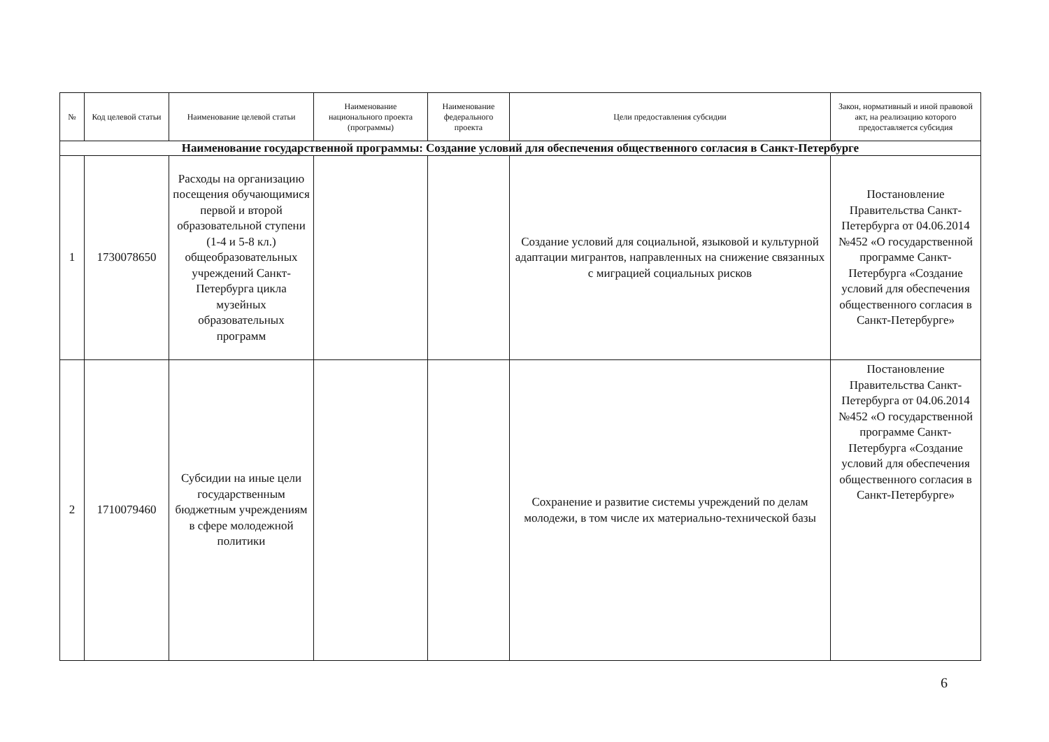| № | Код целевой статьи | Наименование целевой статьи | Наименование национального проекта (программы) | Наименование федерального проекта | Цели предоставления субсидии | Закон, нормативный и иной правовой акт, на реализацию которого предоставляется субсидия |
| --- | --- | --- | --- | --- | --- | --- |
| Наименование государственной программы: Создание условий для обеспечения общественного согласия в Санкт-Петербурге | | | | | | |
| 1 | 1730078650 | Расходы на организацию посещения обучающимися первой и второй образовательной ступени (1-4 и 5-8 кл.) общеобразовательных учреждений Санкт-Петербурга цикла музейных образовательных программ | | | Создание условий для социальной, языковой и культурной адаптации мигрантов, направленных на снижение связанных с миграцией социальных рисков | Постановление Правительства Санкт-Петербурга от 04.06.2014 №452 «О государственной программе Санкт-Петербурга «Создание условий для обеспечения общественного согласия в Санкт-Петербурге» |
| 2 | 1710079460 | Субсидии на иные цели государственным бюджетным учреждениям в сфере молодежной политики | | | Сохранение и развитие системы учреждений по делам молодежи, в том числе их материально-технической базы | Постановление Правительства Санкт-Петербурга от 04.06.2014 №452 «О государственной программе Санкт-Петербурга «Создание условий для обеспечения общественного согласия в Санкт-Петербурге» |
6